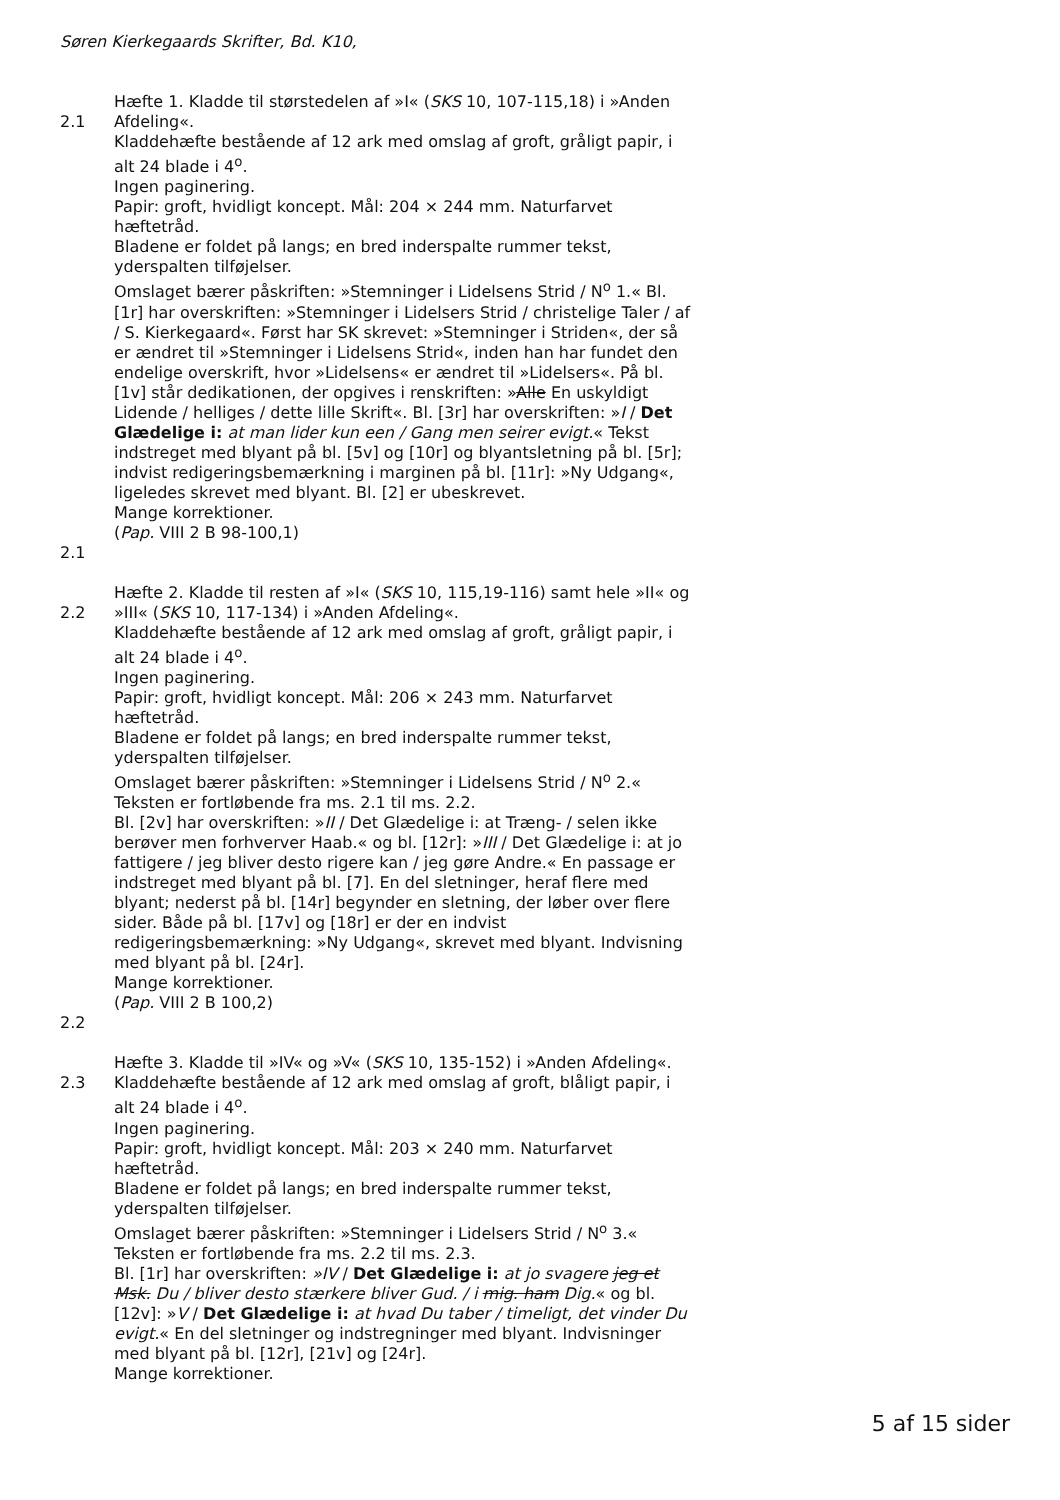Søren Kierkegaards Skrifter, Bd. K10,
2.1
Hæfte 1. Kladde til størstedelen af »I« (SKS 10, 107-115,18) i »Anden Afdeling«.
Kladdehæfte bestående af 12 ark med omslag af groft, gråligt papir, i alt 24 blade i 4<sup>o</sup>.
Ingen paginering.
Papir: groft, hvidligt koncept. Mål: 204 × 244 mm. Naturfarvet hæftetråd.
Bladene er foldet på langs; en bred inderspalte rummer tekst, yderspalten tilføjelser.
Omslaget bærer påskriften: »Stemninger i Lidelsens Strid / N<sup>o</sup> 1.« Bl. [1r] har overskriften: »Stemninger i Lidelsers Strid / christelige Taler / af / S. Kierkegaard«. Først har SK skrevet: »Stemninger i Striden«, der så er ændret til »Stemninger i Lidelsens Strid«, inden han har fundet den endelige overskrift, hvor »Lidelsens« er ændret til »Lidelsers«. På bl. [1v] står dedikationen, der opgives i renskriften: »Alle En uskyldigt Lidende / helliges / dette lille Skrift«. Bl. [3r] har overskriften: »I / Det Glædelige i: at man lider kun een / Gang men seirer evigt.« Tekst indstreget med blyant på bl. [5v] og [10r] og blyantsletning på bl. [5r]; indvist redigeringsbemærkning i marginen på bl. [11r]: »Ny Udgang«, ligeledes skrevet med blyant. Bl. [2] er ubeskrevet.
Mange korrektioner.
(Pap. VIII 2 B 98-100,1)
2.1
2.2
Hæfte 2. Kladde til resten af »I« (SKS 10, 115,19-116) samt hele »II« og »III« (SKS 10, 117-134) i »Anden Afdeling«.
Kladdehæfte bestående af 12 ark med omslag af groft, gråligt papir, i alt 24 blade i 4<sup>o</sup>.
Ingen paginering.
Papir: groft, hvidligt koncept. Mål: 206 × 243 mm. Naturfarvet hæftetråd.
Bladene er foldet på langs; en bred inderspalte rummer tekst, yderspalten tilføjelser.
Omslaget bærer påskriften: »Stemninger i Lidelsens Strid / N<sup>o</sup> 2.« Teksten er fortløbende fra ms. 2.1 til ms. 2.2.
Bl. [2v] har overskriften: »II / Det Glædelige i: at Træng- / selen ikke berøver men forhverver Haab.« og bl. [12r]: »III / Det Glædelige i: at jo fattigere / jeg bliver desto rigere kan / jeg gøre Andre.« En passage er indstreget med blyant på bl. [7]. En del sletninger, heraf flere med blyant; nederst på bl. [14r] begynder en sletning, der løber over flere sider. Både på bl. [17v] og [18r] er der en indvist redigeringsbemærkning: »Ny Udgang«, skrevet med blyant. Indvisning med blyant på bl. [24r].
Mange korrektioner.
(Pap. VIII 2 B 100,2)
2.2
2.3
Hæfte 3. Kladde til »IV« og »V« (SKS 10, 135-152) i »Anden Afdeling«.
Kladdehæfte bestående af 12 ark med omslag af groft, blåligt papir, i alt 24 blade i 4<sup>o</sup>.
Ingen paginering.
Papir: groft, hvidligt koncept. Mål: 203 × 240 mm. Naturfarvet hæftetråd.
Bladene er foldet på langs; en bred inderspalte rummer tekst, yderspalten tilføjelser.
Omslaget bærer påskriften: »Stemninger i Lidelsers Strid / N<sup>o</sup> 3.« Teksten er fortløbende fra ms. 2.2 til ms. 2.3.
Bl. [1r] har overskriften: »IV / Det Glædelige i: at jo svagere jeg et Msk. Du / bliver desto stærkere bliver Gud. / i mig. ham Dig.« og bl. [12v]: »V / Det Glædelige i: at hvad Du taber / timeligt, det vinder Du evigt.« En del sletninger og indstregninger med blyant. Indvisninger med blyant på bl. [12r], [21v] og [24r].
Mange korrektioner.
5 af 15 sider